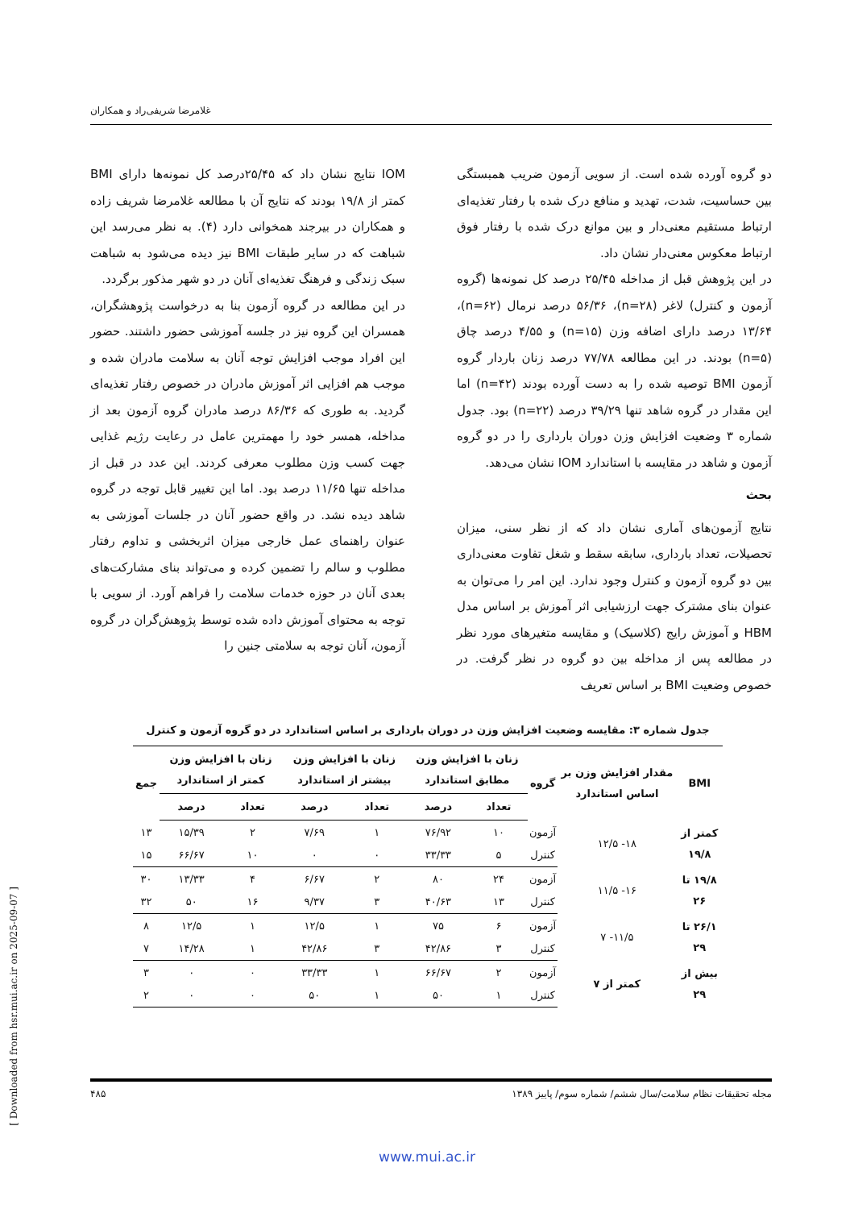غلامرضا شریفی‌راد و همکاران
دو گروه آورده شده است. از سویی آزمون ضریب همبستگی بین حساسیت، شدت، تهدید و منافع درک شده با رفتار تغذیه‌ای ارتباط مستقیم معنی‌دار و بین موانع درک شده با رفتار فوق ارتباط معکوس معنی‌دار نشان داد.
در این پژوهش قبل از مداخله ۲۵/۴۵ درصد کل نمونه‌ها (گروه آزمون و کنترل) لاغر (n=۲۸)، ۵۶/۳۶ درصد نرمال (n=۶۲)، ۱۳/۶۴ درصد دارای اضافه وزن (n=۱۵) و ۴/۵۵ درصد چاق (n=۵) بودند. در این مطالعه ۷۷/۷۸ درصد زنان باردار گروه آزمون BMI توصیه شده را به دست آورده بودند (n=۴۲) اما این مقدار در گروه شاهد تنها ۳۹/۲۹ درصد (n=۲۲) بود. جدول شماره ۳ وضعیت افزایش وزن دوران بارداری را در دو گروه آزمون و شاهد در مقایسه با استاندارد IOM نشان می‌دهد.
بحث
نتایج آزمون‌های آماری نشان داد که از نظر سنی، میزان تحصیلات، تعداد بارداری، سابقه سقط و شغل تفاوت معنی‌داری بین دو گروه آزمون و کنترل وجود ندارد. این امر را می‌توان به عنوان بنای مشترک جهت ارزشیابی اثر آموزش بر اساس مدل HBM و آموزش رایج (کلاسیک) و مقایسه متغیرهای مورد نظر در مطالعه پس از مداخله بین دو گروه در نظر گرفت. در خصوص وضعیت BMI بر اساس تعریف
IOM نتایج نشان داد که ۲۵/۴۵درصد کل نمونه‌ها دارای BMI کمتر از ۱۹/۸ بودند که نتایج آن با مطالعه غلامرضا شریف زاده و همکاران در بیرجند همخوانی دارد (۴). به نظر می‌رسد این شباهت که در سایر طبقات BMI نیز دیده می‌شود به شباهت سبک زندگی و فرهنگ تغذیه‌ای آنان در دو شهر مذکور برگردد.
در این مطالعه در گروه آزمون بنا به درخواست پژوهشگران، همسران این گروه نیز در جلسه آموزشی حضور داشتند. حضور این افراد موجب افزایش توجه آنان به سلامت مادران شده و موجب هم افزایی اثر آموزش مادران در خصوص رفتار تغذیه‌ای گردید. به طوری که ۸۶/۳۶ درصد مادران گروه آزمون بعد از مداخله، همسر خود را مهمترین عامل در رعایت رژیم غذایی جهت کسب وزن مطلوب معرفی کردند. این عدد در قبل از مداخله تنها ۱۱/۶۵ درصد بود. اما این تغییر قابل توجه در گروه شاهد دیده نشد. در واقع حضور آنان در جلسات آموزشی به عنوان راهنمای عمل خارجی میزان اثربخشی و تداوم رفتار مطلوب و سالم را تضمین کرده و می‌تواند بنای مشارکت‌های بعدی آنان در حوزه خدمات سلامت را فراهم آورد. از سویی با توجه به محتوای آموزش داده شده توسط پژوهش‌گران در گروه آزمون، آنان توجه به سلامتی جنین را
جدول شماره ۳: مقایسه وضعیت افزایش وزن در دوران بارداری بر اساس استاندارد در دو گروه آزمون و کنترل
| BMI | مقدار افزایش وزن بر اساس استاندارد | گروه | زنان با افزایش وزن مطابق استاندارد | | زنان با افزایش وزن بیشتر از استاندارد | | زنان با افزایش وزن کمتر از استاندارد | | جمع |
| --- | --- | --- | --- | --- | --- | --- | --- | --- | --- |
| | | | تعداد | درصد | تعداد | درصد | تعداد | درصد | |
| کمتر از ۱۹/۸ | ۱۸- ۱۲/۵ | آزمون | ۱۰ | ۷۶/۹۲ | ۱ | ۷/۶۹ | ۲ | ۱۵/۳۹ | ۱۳ |
| | | کنترل | ۵ | ۳۳/۳۳ | ۰ | ۰ | ۱۰ | ۶۶/۶۷ | ۱۵ |
| ۱۹/۸ تا ۲۶ | ۱۶- ۱۱/۵ | آزمون | ۲۴ | ۸۰ | ۲ | ۶/۶۷ | ۴ | ۱۳/۳۳ | ۳۰ |
| | | کنترل | ۱۳ | ۴۰/۶۳ | ۳ | ۹/۳۷ | ۱۶ | ۵۰ | ۳۲ |
| ۲۶/۱ تا ۲۹ | ۱۱/۵- ۷ | آزمون | ۶ | ۷۵ | ۱ | ۱۲/۵ | ۱ | ۱۲/۵ | ۸ |
| | | کنترل | ۳ | ۴۲/۸۶ | ۳ | ۴۲/۸۶ | ۱ | ۱۴/۲۸ | ۷ |
| بیش از ۲۹ | کمتر از ۷ | آزمون | ۲ | ۶۶/۶۷ | ۱ | ۳۳/۳۳ | ۰ | ۰ | ۳ |
| | | کنترل | ۱ | ۵۰ | ۱ | ۵۰ | ۰ | ۰ | ۲ |
مجله تحقیقات نظام سلامت/سال ششم/ شماره سوم/ پاییز ۱۳۸۹ ۴۸۵
[ Downloaded from hsr.mui.ac.ir on 2025-09-07 ]
www.mui.ac.ir